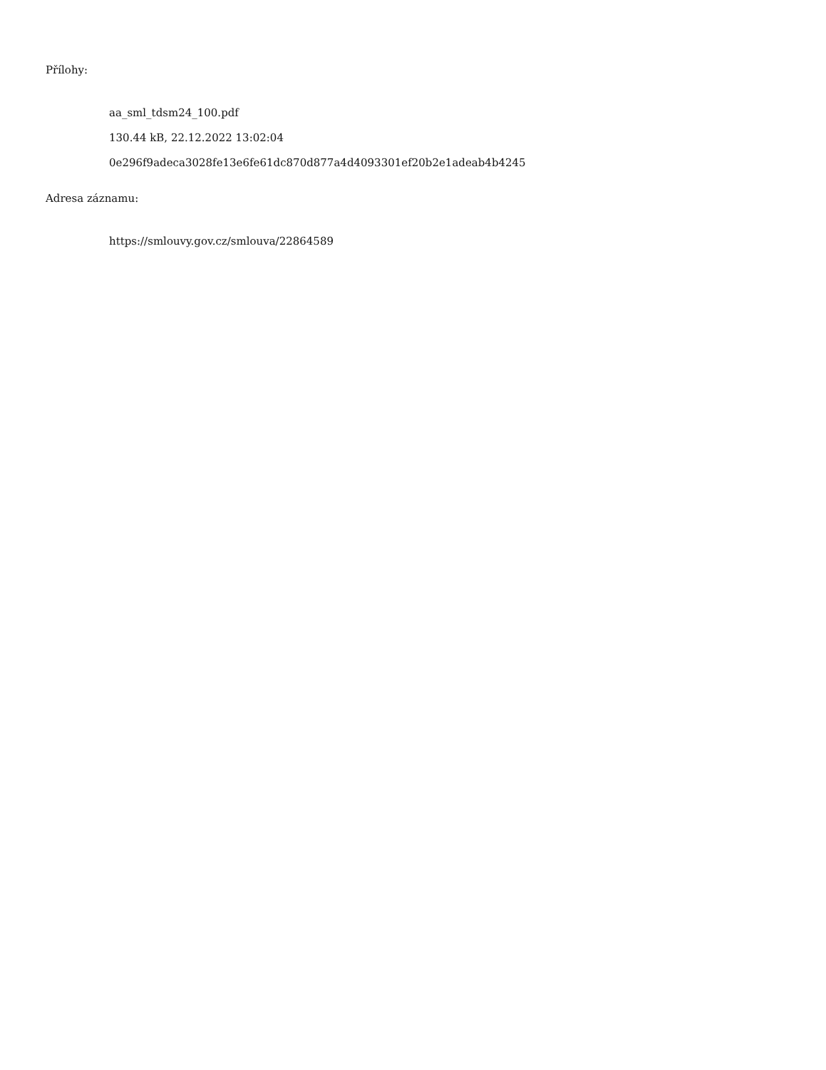Přílohy:
aa_sml_tdsm24_100.pdf
130.44 kB, 22.12.2022 13:02:04
0e296f9adeca3028fe13e6fe61dc870d877a4d4093301ef20b2e1adeab4b4245
Adresa záznamu:
https://smlouvy.gov.cz/smlouva/22864589